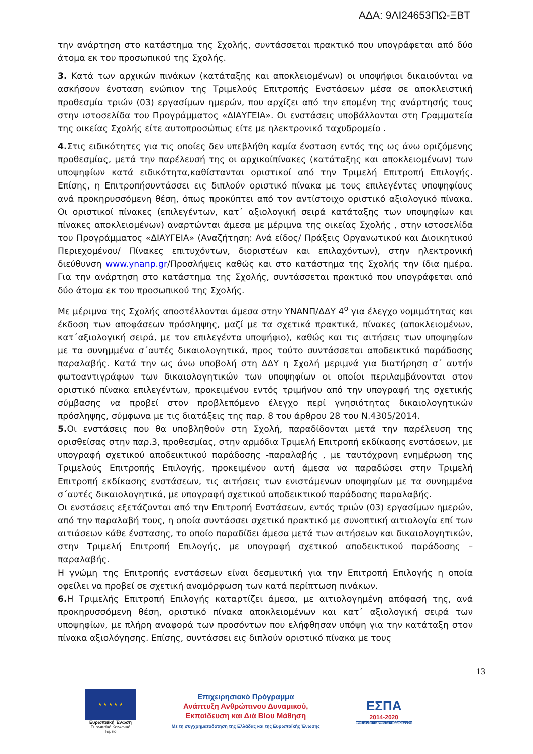ΑΔΑ: 9ΛΙ24653ΠΩ-ΞΒΤ
την ανάρτηση στο κατάστημα της Σχολής, συντάσσεται πρακτικό που υπογράφεται από δύο άτομα εκ του προσωπικού της Σχολής.
3. Κατά των αρχικών πινάκων (κατάταξης και αποκλειομένων) οι υποψήφιοι δικαιούνται να ασκήσουν ένσταση ενώπιον της Τριμελούς Επιτροπής Ενστάσεων μέσα σε αποκλειστική προθεσμία τριών (03) εργασίμων ημερών, που αρχίζει από την επομένη της ανάρτησής τους στην ιστοσελίδα του Προγράμματος «ΔΙΑΥΓΕΙΑ». Οι ενστάσεις υποβάλλονται στη Γραμματεία της οικείας Σχολής είτε αυτοπροσώπως είτε με ηλεκτρονικό ταχυδρομείο .
4. Στις ειδικότητες για τις οποίες δεν υπεβλήθη καμία ένσταση εντός της ως άνω οριζόμενης προθεσμίας, μετά την παρέλευσή της οι αρχικοίπίνακες (κατάταξης και αποκλειομένων) των υποψηφίων κατά ειδικότητα,καθίστανται οριστικοί από την Τριμελή Επιτροπή Επιλογής. Επίσης, η Επιτροπήσυντάσσει εις διπλούν οριστικό πίνακα με τους επιλεγέντες υποψηφίους ανά προκηρυσσόμενη θέση, όπως προκύπτει από τον αντίστοιχο οριστικό αξιολογικό πίνακα. Οι οριστικοί πίνακες (επιλεγέντων, κατ΄ αξιολογική σειρά κατάταξης των υποψηφίων και πίνακες αποκλειομένων) αναρτώνται άμεσα με μέριμνα της οικείας Σχολής , στην ιστοσελίδα του Προγράμματος «ΔΙΑΥΓΕΙΑ» (Αναζήτηση: Ανά είδος/ Πράξεις Οργανωτικού και Διοικητικού Περιεχομένου/ Πίνακες επιτυχόντων, διοριστέων και επιλαχόντων), στην ηλεκτρονική διεύθυνση www.ynanp.gr/Προσλήψεις καθώς και στο κατάστημα της Σχολής την ίδια ημέρα. Για την ανάρτηση στο κατάστημα της Σχολής, συντάσσεται πρακτικό που υπογράφεται από δύο άτομα εκ του προσωπικού της Σχολής.
Με μέριμνα της Σχολής αποστέλλονται άμεσα στην ΥΝΑΝΠ/ΔΔΥ 4<sup>ο</sup> για έλεγχο νομιμότητας και έκδοση των αποφάσεων πρόσληψης, μαζί με τα σχετικά πρακτικά, πίνακες (αποκλειομένων, κατ΄αξιολογική σειρά, με τον επιλεγέντα υποψήφιο), καθώς και τις αιτήσεις των υποψηφίων με τα συνημμένα σ΄αυτές δικαιολογητικά, προς τούτο συντάσσεται αποδεικτικό παράδοσης παραλαβής. Κατά την ως άνω υποβολή στη ΔΔΥ η Σχολή μεριμνά για διατήρηση σ΄ αυτήν φωτοαντιγράφων των δικαιολογητικών των υποψηφίων οι οποίοι περιλαμβάνονται στον οριστικό πίνακα επιλεγέντων, προκειμένου εντός τριμήνου από την υπογραφή της σχετικής σύμβασης να προβεί στον προβλεπόμενο έλεγχο περί γνησιότητας δικαιολογητικών πρόσληψης, σύμφωνα με τις διατάξεις της παρ. 8 του άρθρου 28 του Ν.4305/2014.
5. Οι ενστάσεις που θα υποβληθούν στη Σχολή, παραδίδονται μετά την παρέλευση της ορισθείσας στην παρ.3, προθεσμίας, στην αρμόδια Τριμελή Επιτροπή εκδίκασης ενστάσεων, με υπογραφή σχετικού αποδεικτικού παράδοσης -παραλαβής , με ταυτόχρονη ενημέρωση της Τριμελούς Επιτροπής Επιλογής, προκειμένου αυτή άμεσα να παραδώσει στην Τριμελή Επιτροπή εκδίκασης ενστάσεων, τις αιτήσεις των ενιστάμενων υποψηφίων με τα συνημμένα σ΄αυτές δικαιολογητικά, με υπογραφή σχετικού αποδεικτικού παράδοσης παραλαβής.
Οι ενστάσεις εξετάζονται από την Επιτροπή Ενστάσεων, εντός τριών (03) εργασίμων ημερών, από την παραλαβή τους, η οποία συντάσσει σχετικό πρακτικό με συνοπτική αιτιολογία επί των αιτιάσεων κάθε ένστασης, το οποίο παραδίδει άμεσα μετά των αιτήσεων και δικαιολογητικών, στην Τριμελή Επιτροπή Επιλογής, με υπογραφή σχετικού αποδεικτικού παράδοσης –παραλαβής.
Η γνώμη της Επιτροπής ενστάσεων είναι δεσμευτική για την Επιτροπή Επιλογής η οποία οφείλει να προβεί σε σχετική αναμόρφωση των κατά περίπτωση πινάκων.
6. Η Τριμελής Επιτροπή Επιλογής καταρτίζει άμεσα, με αιτιολογημένη απόφασή της, ανά προκηρυσσόμενη θέση, οριστικό πίνακα αποκλειομένων και κατ΄ αξιολογική σειρά των υποψηφίων, με πλήρη αναφορά των προσόντων που ελήφθησαν υπόψη για την κατάταξη στον πίνακα αξιολόγησης. Επίσης, συντάσσει εις διπλούν οριστικό πίνακα με τους
13
★ ★ ★ ★ ★
Ευρωπαϊκή Ένωση
Ευρωπαϊκό Κοινωνικό Ταμείο
Επιχειρησιακό Πρόγραμμα
Ανάπτυξη Ανθρώπινου Δυναμικού,
Εκπαίδευση και Διά Βίου Μάθηση
Με τη συγχρηματοδότηση της Ελλάδας και της Ευρωπαϊκής Ένωσης
ΕΣΠΑ
2014-2020
ανάπτυξη - εργασία - αλληλεγγύη